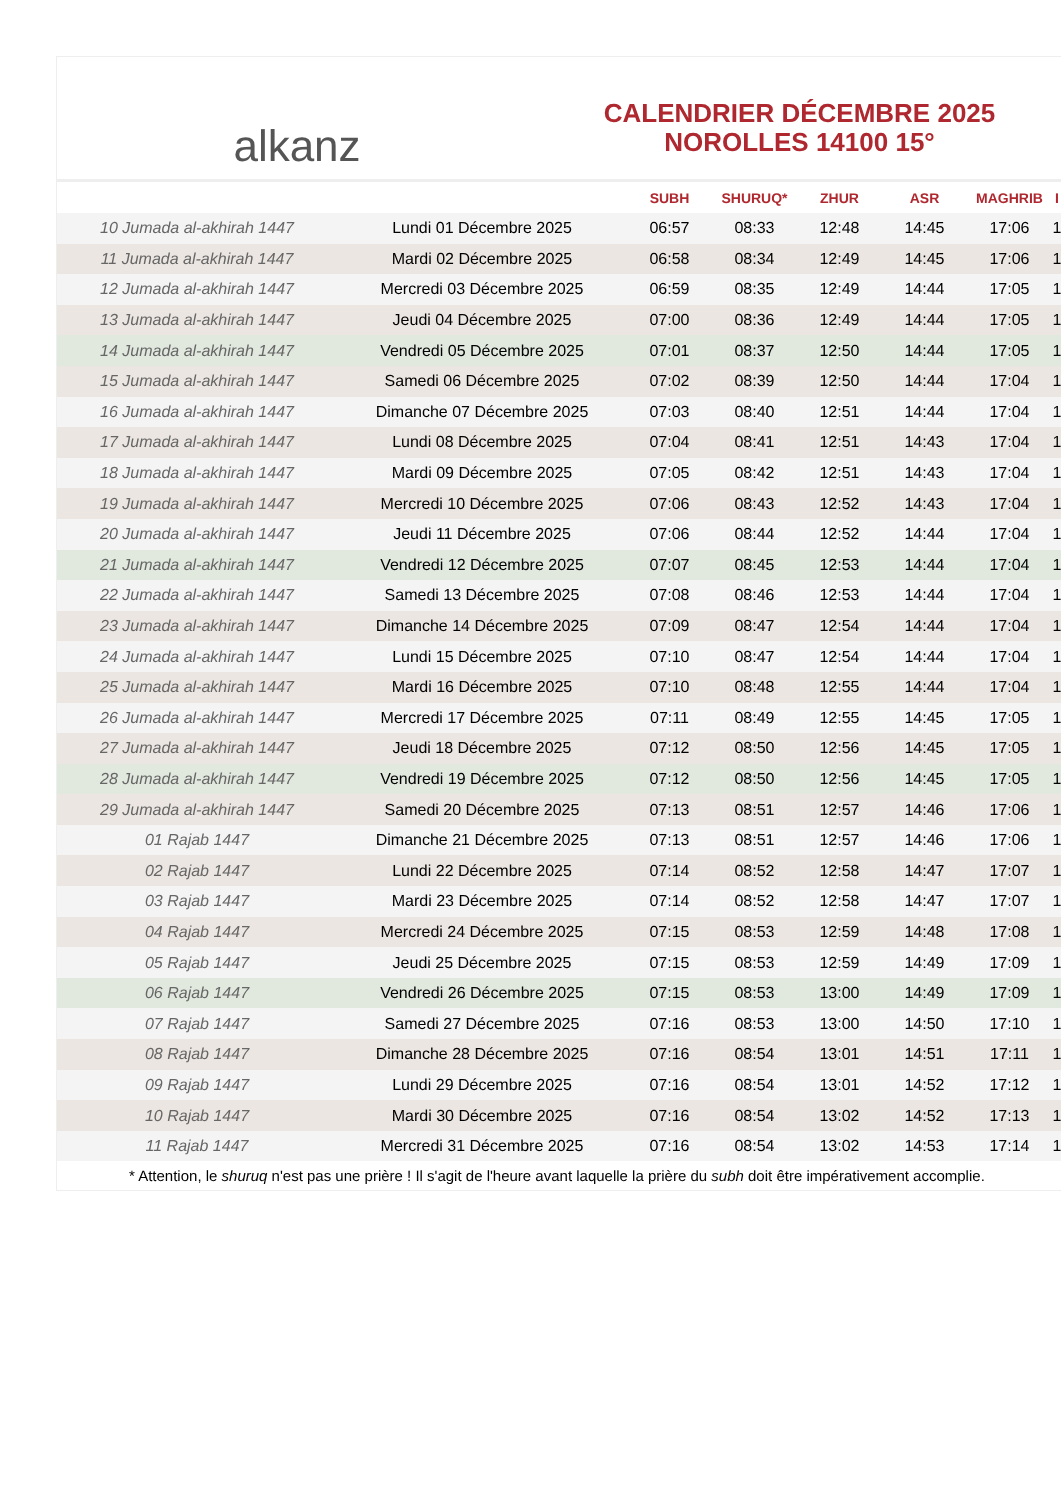alkanz
CALENDRIER DÉCEMBRE 2025
NOROLLES 14100 15°
| | | SUBH | SHURUQ* | ZHUR | ASR | MAGHRIB | I |
| --- | --- | --- | --- | --- | --- | --- | --- |
| 10 Jumada al-akhirah 1447 | Lundi 01 Décembre 2025 | 06:57 | 08:33 | 12:48 | 14:45 | 17:06 | 1 |
| 11 Jumada al-akhirah 1447 | Mardi 02 Décembre 2025 | 06:58 | 08:34 | 12:49 | 14:45 | 17:06 | 1 |
| 12 Jumada al-akhirah 1447 | Mercredi 03 Décembre 2025 | 06:59 | 08:35 | 12:49 | 14:44 | 17:05 | 1 |
| 13 Jumada al-akhirah 1447 | Jeudi 04 Décembre 2025 | 07:00 | 08:36 | 12:49 | 14:44 | 17:05 | 1 |
| 14 Jumada al-akhirah 1447 | Vendredi 05 Décembre 2025 | 07:01 | 08:37 | 12:50 | 14:44 | 17:05 | 1 |
| 15 Jumada al-akhirah 1447 | Samedi 06 Décembre 2025 | 07:02 | 08:39 | 12:50 | 14:44 | 17:04 | 1 |
| 16 Jumada al-akhirah 1447 | Dimanche 07 Décembre 2025 | 07:03 | 08:40 | 12:51 | 14:44 | 17:04 | 1 |
| 17 Jumada al-akhirah 1447 | Lundi 08 Décembre 2025 | 07:04 | 08:41 | 12:51 | 14:43 | 17:04 | 1 |
| 18 Jumada al-akhirah 1447 | Mardi 09 Décembre 2025 | 07:05 | 08:42 | 12:51 | 14:43 | 17:04 | 1 |
| 19 Jumada al-akhirah 1447 | Mercredi 10 Décembre 2025 | 07:06 | 08:43 | 12:52 | 14:43 | 17:04 | 1 |
| 20 Jumada al-akhirah 1447 | Jeudi 11 Décembre 2025 | 07:06 | 08:44 | 12:52 | 14:44 | 17:04 | 1 |
| 21 Jumada al-akhirah 1447 | Vendredi 12 Décembre 2025 | 07:07 | 08:45 | 12:53 | 14:44 | 17:04 | 1 |
| 22 Jumada al-akhirah 1447 | Samedi 13 Décembre 2025 | 07:08 | 08:46 | 12:53 | 14:44 | 17:04 | 1 |
| 23 Jumada al-akhirah 1447 | Dimanche 14 Décembre 2025 | 07:09 | 08:47 | 12:54 | 14:44 | 17:04 | 1 |
| 24 Jumada al-akhirah 1447 | Lundi 15 Décembre 2025 | 07:10 | 08:47 | 12:54 | 14:44 | 17:04 | 1 |
| 25 Jumada al-akhirah 1447 | Mardi 16 Décembre 2025 | 07:10 | 08:48 | 12:55 | 14:44 | 17:04 | 1 |
| 26 Jumada al-akhirah 1447 | Mercredi 17 Décembre 2025 | 07:11 | 08:49 | 12:55 | 14:45 | 17:05 | 1 |
| 27 Jumada al-akhirah 1447 | Jeudi 18 Décembre 2025 | 07:12 | 08:50 | 12:56 | 14:45 | 17:05 | 1 |
| 28 Jumada al-akhirah 1447 | Vendredi 19 Décembre 2025 | 07:12 | 08:50 | 12:56 | 14:45 | 17:05 | 1 |
| 29 Jumada al-akhirah 1447 | Samedi 20 Décembre 2025 | 07:13 | 08:51 | 12:57 | 14:46 | 17:06 | 1 |
| 01 Rajab 1447 | Dimanche 21 Décembre 2025 | 07:13 | 08:51 | 12:57 | 14:46 | 17:06 | 1 |
| 02 Rajab 1447 | Lundi 22 Décembre 2025 | 07:14 | 08:52 | 12:58 | 14:47 | 17:07 | 1 |
| 03 Rajab 1447 | Mardi 23 Décembre 2025 | 07:14 | 08:52 | 12:58 | 14:47 | 17:07 | 1 |
| 04 Rajab 1447 | Mercredi 24 Décembre 2025 | 07:15 | 08:53 | 12:59 | 14:48 | 17:08 | 1 |
| 05 Rajab 1447 | Jeudi 25 Décembre 2025 | 07:15 | 08:53 | 12:59 | 14:49 | 17:09 | 1 |
| 06 Rajab 1447 | Vendredi 26 Décembre 2025 | 07:15 | 08:53 | 13:00 | 14:49 | 17:09 | 1 |
| 07 Rajab 1447 | Samedi 27 Décembre 2025 | 07:16 | 08:53 | 13:00 | 14:50 | 17:10 | 1 |
| 08 Rajab 1447 | Dimanche 28 Décembre 2025 | 07:16 | 08:54 | 13:01 | 14:51 | 17:11 | 1 |
| 09 Rajab 1447 | Lundi 29 Décembre 2025 | 07:16 | 08:54 | 13:01 | 14:52 | 17:12 | 1 |
| 10 Rajab 1447 | Mardi 30 Décembre 2025 | 07:16 | 08:54 | 13:02 | 14:52 | 17:13 | 1 |
| 11 Rajab 1447 | Mercredi 31 Décembre 2025 | 07:16 | 08:54 | 13:02 | 14:53 | 17:14 | 1 |
* Attention, le shuruq n'est pas une prière ! Il s'agit de l'heure avant laquelle la prière du subh doit être impérativement accomplie.